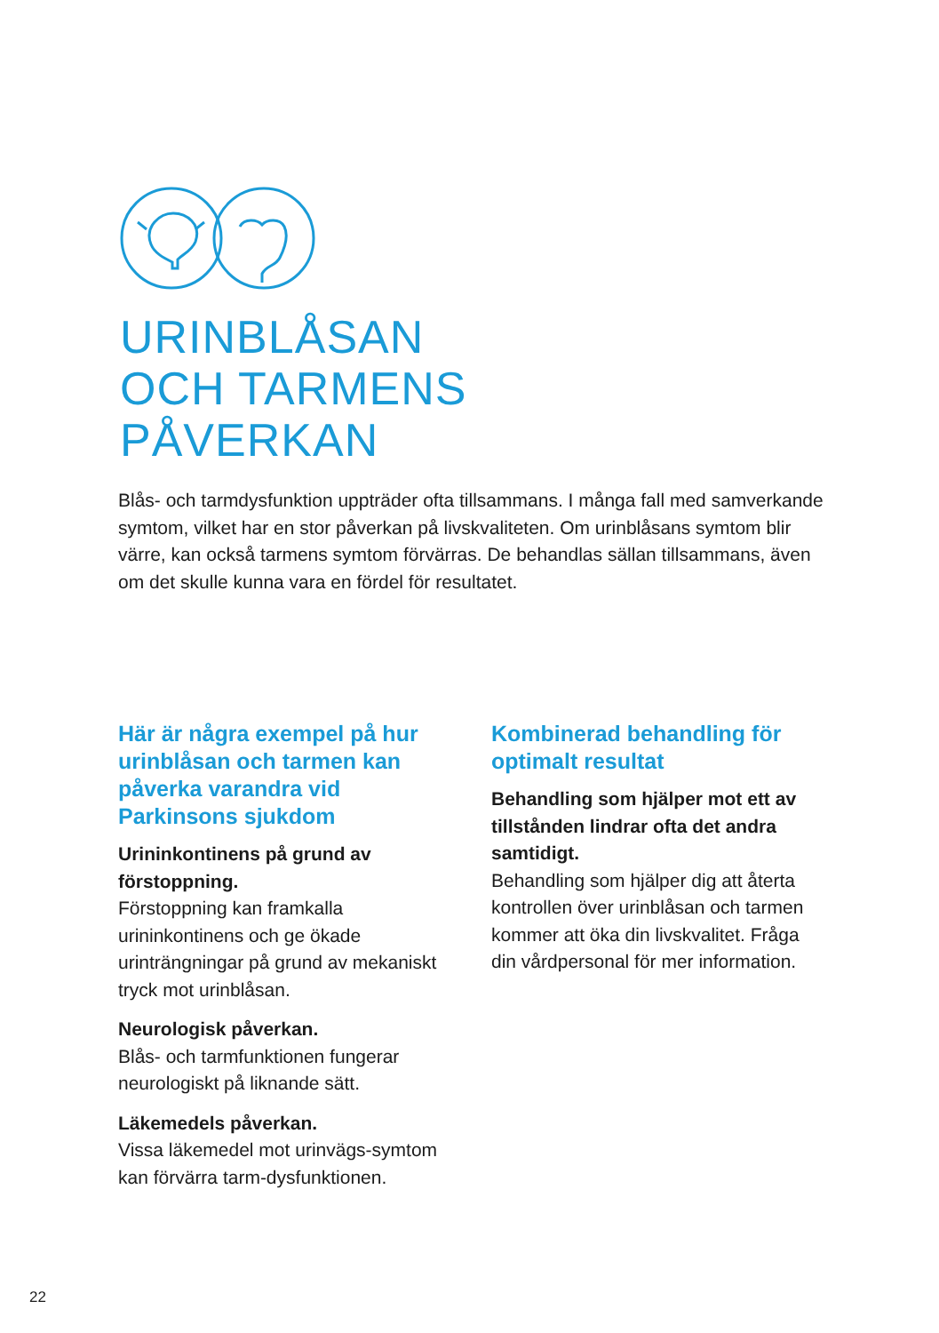URINBLÅSAN
OCH TARMENS
PÅVERKAN
Blås- och tarmdysfunktion uppträder ofta tillsammans. I många fall med samverkande symtom, vilket har en stor påverkan på livskvaliteten. Om urinblåsans symtom blir värre, kan också tarmens symtom förvärras. De behandlas sällan tillsammans, även om det skulle kunna vara en fördel för resultatet.
Här är några exempel på hur urinblåsan och tarmen kan påverka varandra vid Parkinsons sjukdom
Urininkontinens på grund av förstoppning.
Förstoppning kan framkalla urininkontinens och ge ökade urinträngningar på grund av mekaniskt tryck mot urinblåsan.
Neurologisk påverkan.
Blås- och tarmfunktionen fungerar neurologiskt på liknande sätt.
Läkemedels påverkan.
Vissa läkemedel mot urinvägs-symtom kan förvärra tarm-dysfunktionen.
Kombinerad behandling för optimalt resultat
Behandling som hjälper mot ett av tillstånden lindrar ofta det andra samtidigt.
Behandling som hjälper dig att återta kontrollen över urinblåsan och tarmen kommer att öka din livskvalitet. Fråga din vårdpersonal för mer information.
22